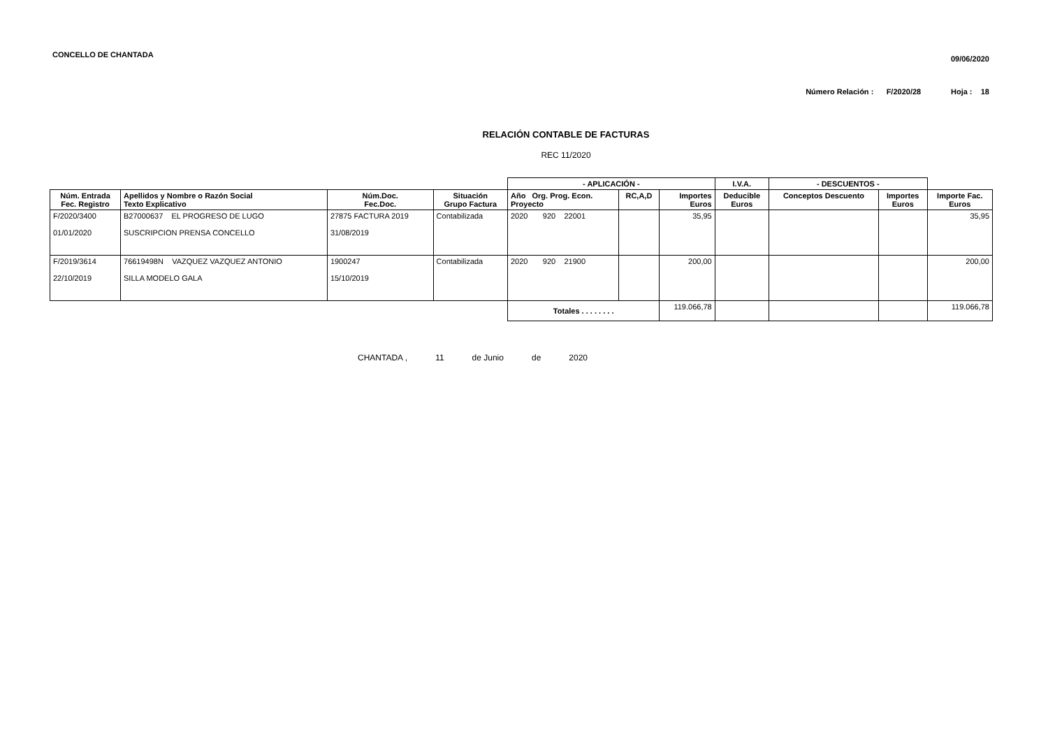CONCELLO DE CHANTADA 09/06/2020
Número Relación : F/2020/28 Hoja : 18
RELACIÓN CONTABLE DE FACTURAS
REC 11/2020
| | | | | - APLICACIÓN - | | | I.V.A. | - DESCUENTOS - | | |
| --- | --- | --- | --- | --- | --- | --- | --- | --- | --- | --- |
| Núm. Entrada Fec. Registro | Apellidos y Nombre o Razón Social Texto Explicativo | Núm.Doc. Fec.Doc. | Situación Grupo Factura | Año Org. Prog. Econ. Proyecto | RC,A,D | Importes Euros | Deducible Euros | Conceptos Descuento | Importes Euros | Importe Fac. Euros |
| F/2020/3400 01/01/2020 | B27000637 EL PROGRESO DE LUGO SUSCRIPCION PRENSA CONCELLO | 27875 FACTURA 2019 31/08/2019 | Contabilizada | 2020 920 22001 | | 35,95 | | | | 35,95 |
| F/2019/3614 22/10/2019 | 76619498N VAZQUEZ VAZQUEZ ANTONIO SILLA MODELO GALA | 1900247 15/10/2019 | Contabilizada | 2020 920 21900 | | 200,00 | | | | 200,00 |
| | | | | Totales . . . . . . . . | | 119.066,78 | | | | 119.066,78 |
CHANTADA , 11 de Junio de 2020